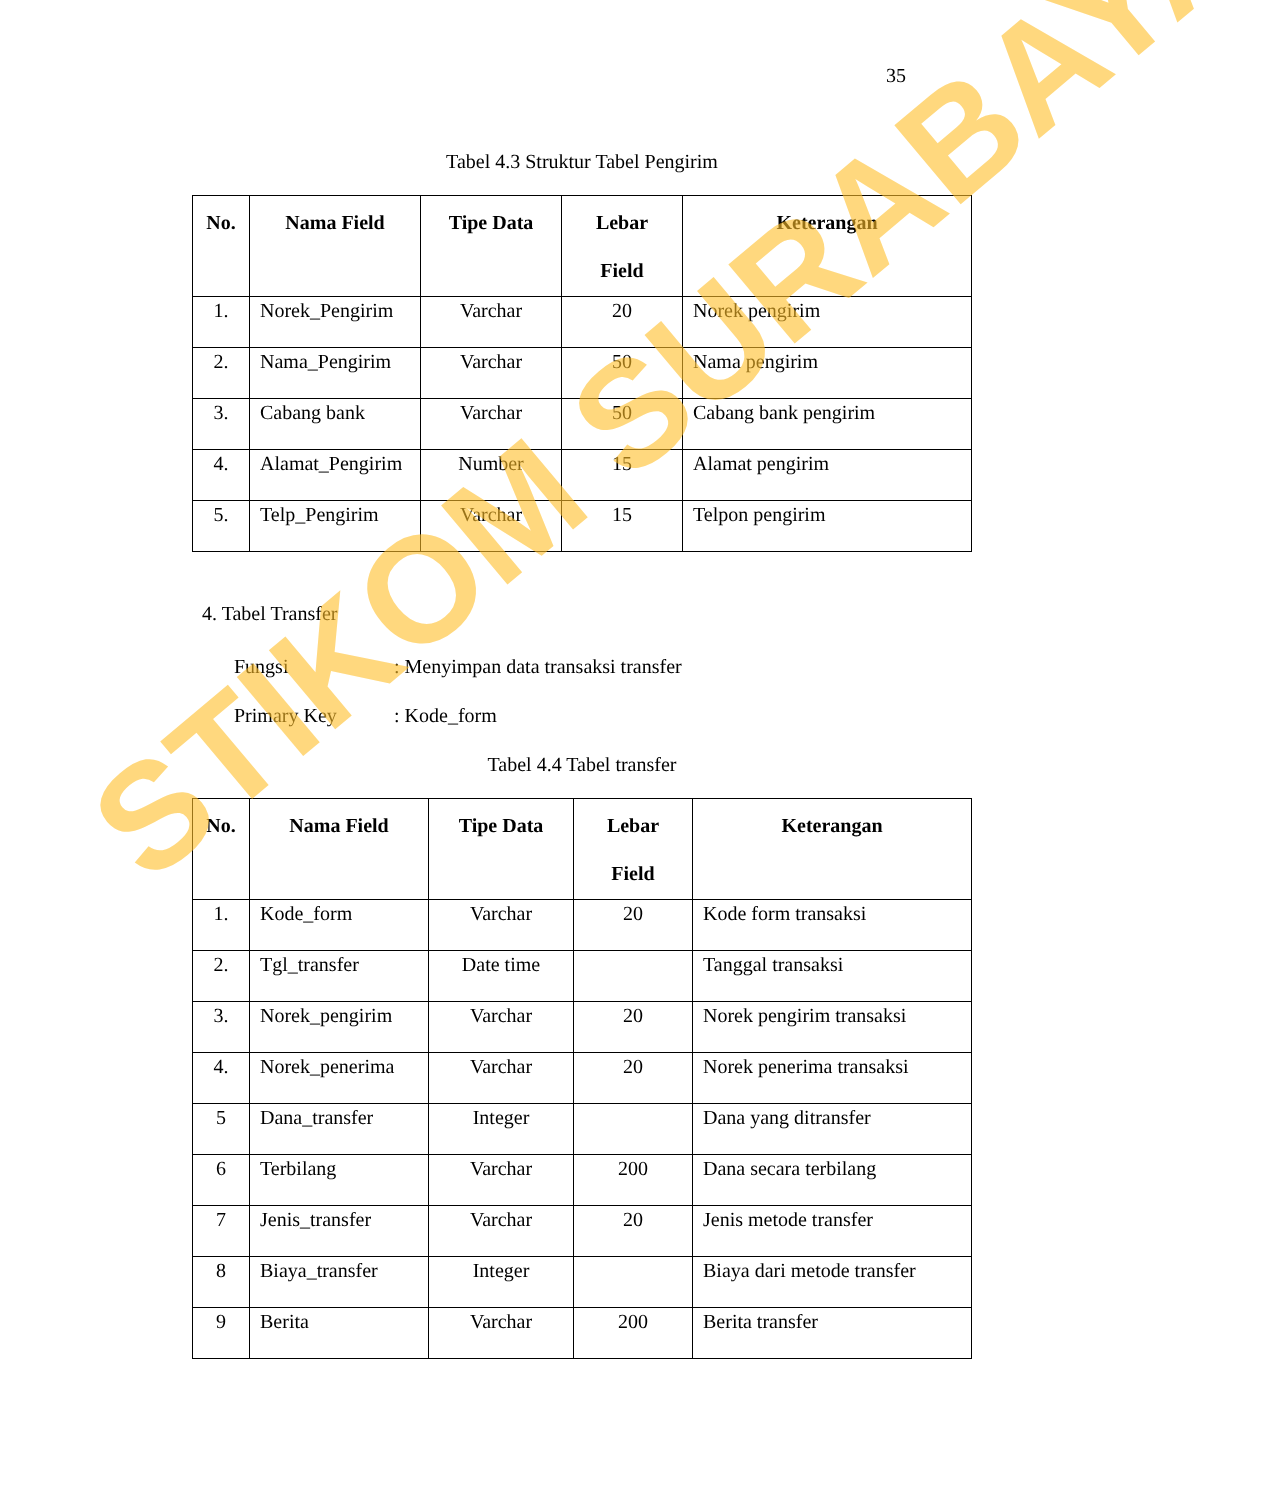35
Tabel 4.3 Struktur Tabel Pengirim
| No. | Nama Field | Tipe Data | Lebar Field | Keterangan |
| --- | --- | --- | --- | --- |
| 1. | Norek_Pengirim | Varchar | 20 | Norek pengirim |
| 2. | Nama_Pengirim | Varchar | 50 | Nama pengirim |
| 3. | Cabang bank | Varchar | 50 | Cabang bank pengirim |
| 4. | Alamat_Pengirim | Number | 15 | Alamat pengirim |
| 5. | Telp_Pengirim | Varchar | 15 | Telpon pengirim |
4. Tabel Transfer
Fungsi: Menyimpan data transaksi transfer
Primary Key: Kode_form
Tabel 4.4 Tabel transfer
| No. | Nama Field | Tipe Data | Lebar Field | Keterangan |
| --- | --- | --- | --- | --- |
| 1. | Kode_form | Varchar | 20 | Kode form transaksi |
| 2. | Tgl_transfer | Date time | | Tanggal transaksi |
| 3. | Norek_pengirim | Varchar | 20 | Norek pengirim transaksi |
| 4. | Norek_penerima | Varchar | 20 | Norek penerima transaksi |
| 5 | Dana_transfer | Integer | | Dana yang ditransfer |
| 6 | Terbilang | Varchar | 200 | Dana secara terbilang |
| 7 | Jenis_transfer | Varchar | 20 | Jenis metode transfer |
| 8 | Biaya_transfer | Integer | | Biaya dari metode transfer |
| 9 | Berita | Varchar | 200 | Berita transfer |
STIKOM SURABAYA